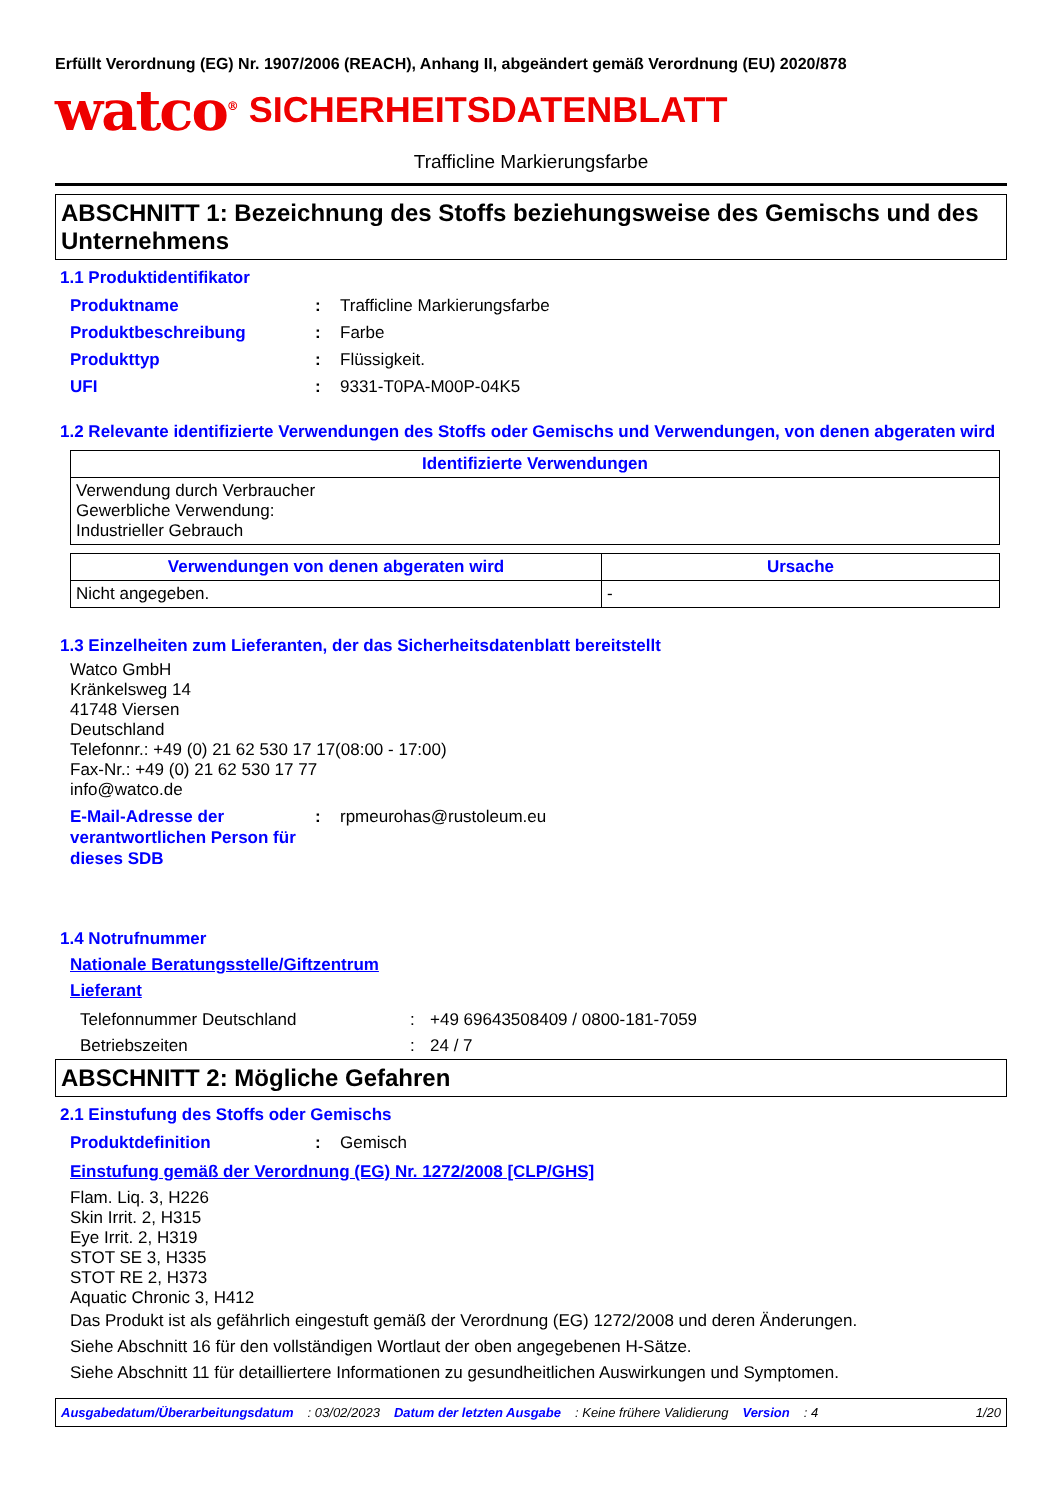Erfüllt Verordnung (EG) Nr. 1907/2006 (REACH), Anhang II, abgeändert gemäß Verordnung (EU) 2020/878
watco<sup>®</sup> SICHERHEITSDATENBLATT
Trafficline Markierungsfarbe
ABSCHNITT 1: Bezeichnung des Stoffs beziehungsweise des Gemischs und des Unternehmens
1.1 Produktidentifikator
Produktname: Trafficline Markierungsfarbe
Produktbeschreibung: Farbe
Produkttyp: Flüssigkeit.
UFI: 9331-T0PA-M00P-04K5
1.2 Relevante identifizierte Verwendungen des Stoffs oder Gemischs und Verwendungen, von denen abgeraten wird
| Identifizierte Verwendungen |
| --- |
| Verwendung durch Verbraucher Gewerbliche Verwendung: Industrieller Gebrauch |
| Verwendungen von denen abgeraten wird | Ursache |
| --- | --- |
| Nicht angegeben. | - |
1.3 Einzelheiten zum Lieferanten, der das Sicherheitsdatenblatt bereitstellt
Watco GmbH
Kränkelsweg 14
41748 Viersen
Deutschland
Telefonnr.: +49 (0) 21 62 530 17 17(08:00 - 17:00)
Fax-Nr.: +49 (0) 21 62 530 17 77
info@watco.de
E-Mail-Adresse der verantwortlichen Person für dieses SDB: rpmeurohas@rustoleum.eu
1.4 Notrufnummer
Nationale Beratungsstelle/Giftzentrum
Lieferant
Telefonnummer Deutschland: +49 69643508409 / 0800-181-7059
Betriebszeiten: 24 / 7
ABSCHNITT 2: Mögliche Gefahren
2.1 Einstufung des Stoffs oder Gemischs
Produktdefinition: Gemisch
Einstufung gemäß der Verordnung (EG) Nr. 1272/2008 [CLP/GHS]
Flam. Liq. 3, H226
Skin Irrit. 2, H315
Eye Irrit. 2, H319
STOT SE 3, H335
STOT RE 2, H373
Aquatic Chronic 3, H412
Das Produkt ist als gefährlich eingestuft gemäß der Verordnung (EG) 1272/2008 und deren Änderungen.
Siehe Abschnitt 16 für den vollständigen Wortlaut der oben angegebenen H-Sätze.
Siehe Abschnitt 11 für detailliertere Informationen zu gesundheitlichen Auswirkungen und Symptomen.
Ausgabedatum/Überarbeitungsdatum: 03/02/2023 Datum der letzten Ausgabe: Keine frühere Validierung Version: 4 1/20